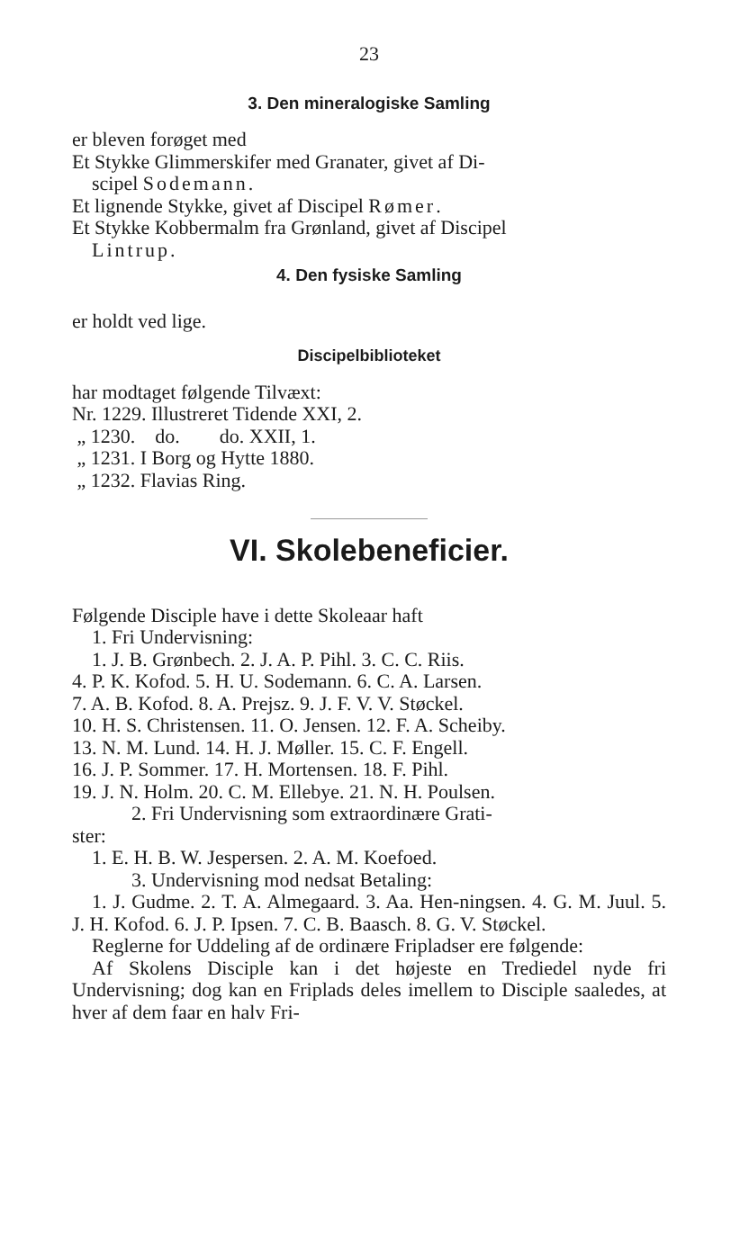23
3. Den mineralogiske Samling
er bleven forøget med
Et Stykke Glimmerskifer med Granater, givet af Di-
scipel Sodemann.
Et lignende Stykke, givet af Discipel Rømer.
Et Stykke Kobbermalm fra Grønland, givet af Discipel
Lintrup.
4. Den fysiske Samling
er holdt ved lige.
Discipelbiblioteket
har modtaget følgende Tilvæxt:
Nr. 1229. Illustreret Tidende XXI, 2.
„ 1230. do. do. XXII, 1.
„ 1231. I Borg og Hytte 1880.
„ 1232. Flavias Ring.
VI. Skolebeneficier.
Følgende Disciple have i dette Skoleaar haft
1. Fri Undervisning:
1. J. B. Grønbech. 2. J. A. P. Pihl. 3. C. C. Riis.
4. P. K. Kofod. 5. H. U. Sodemann. 6. C. A. Larsen.
7. A. B. Kofod. 8. A. Prejsz. 9. J. F. V. V. Støckel.
10. H. S. Christensen. 11. O. Jensen. 12. F. A. Scheiby.
13. N. M. Lund. 14. H. J. Møller. 15. C. F. Engell.
16. J. P. Sommer. 17. H. Mortensen. 18. F. Pihl.
19. J. N. Holm. 20. C. M. Ellebye. 21. N. H. Poulsen.
2. Fri Undervisning som extraordinære Grati-
ster:
1. E. H. B. W. Jespersen. 2. A. M. Koefoed.
3. Undervisning mod nedsat Betaling:
1. J. Gudme. 2. T. A. Almegaard. 3. Aa. Hen-ningsen. 4. G. M. Juul. 5. J. H. Kofod. 6. J. P. Ipsen. 7. C. B. Baasch. 8. G. V. Støckel.
Reglerne for Uddeling af de ordinære Fripladser ere følgende:
Af Skolens Disciple kan i det højeste en Trediedel nyde fri Undervisning; dog kan en Friplads deles imellem to Disciple saaledes, at hver af dem faar en halv Fri-